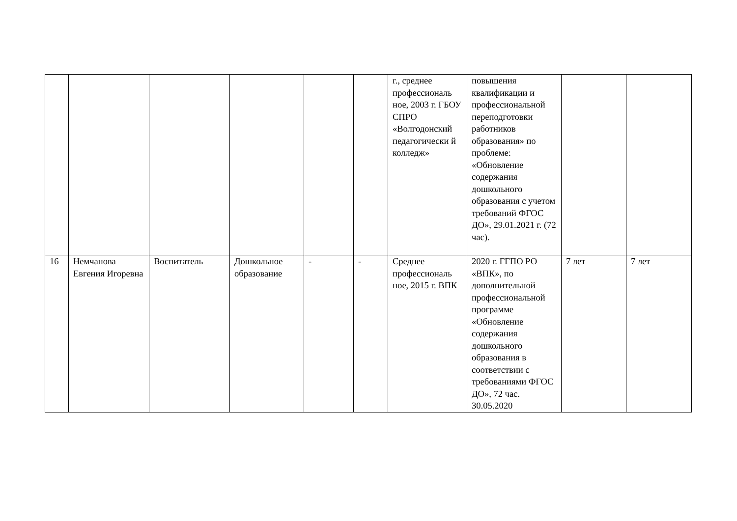| | | | | | | г., среднее профессиональ ное, 2003 г. ГБОУ СПРО «Волгодонский педагогически й колледж» | повышения квалификации и профессиональной переподготовки работников образования» по проблеме: «Обновление содержания дошкольного образования с учетом требований ФГОС ДО», 29.01.2021 г. (72 час). | | |
| 16 | Немчанова Евгения Игоревна | Воспитатель | Дошкольное образование | - | - | Среднее профессиональ ное, 2015 г. ВПК | 2020 г. ГГПО РО «ВПК», по дополнительной профессиональной программе «Обновление содержания дошкольного образования в соответствии с требованиями ФГОС ДО», 72 час. 30.05.2020 | 7 лет | 7 лет |